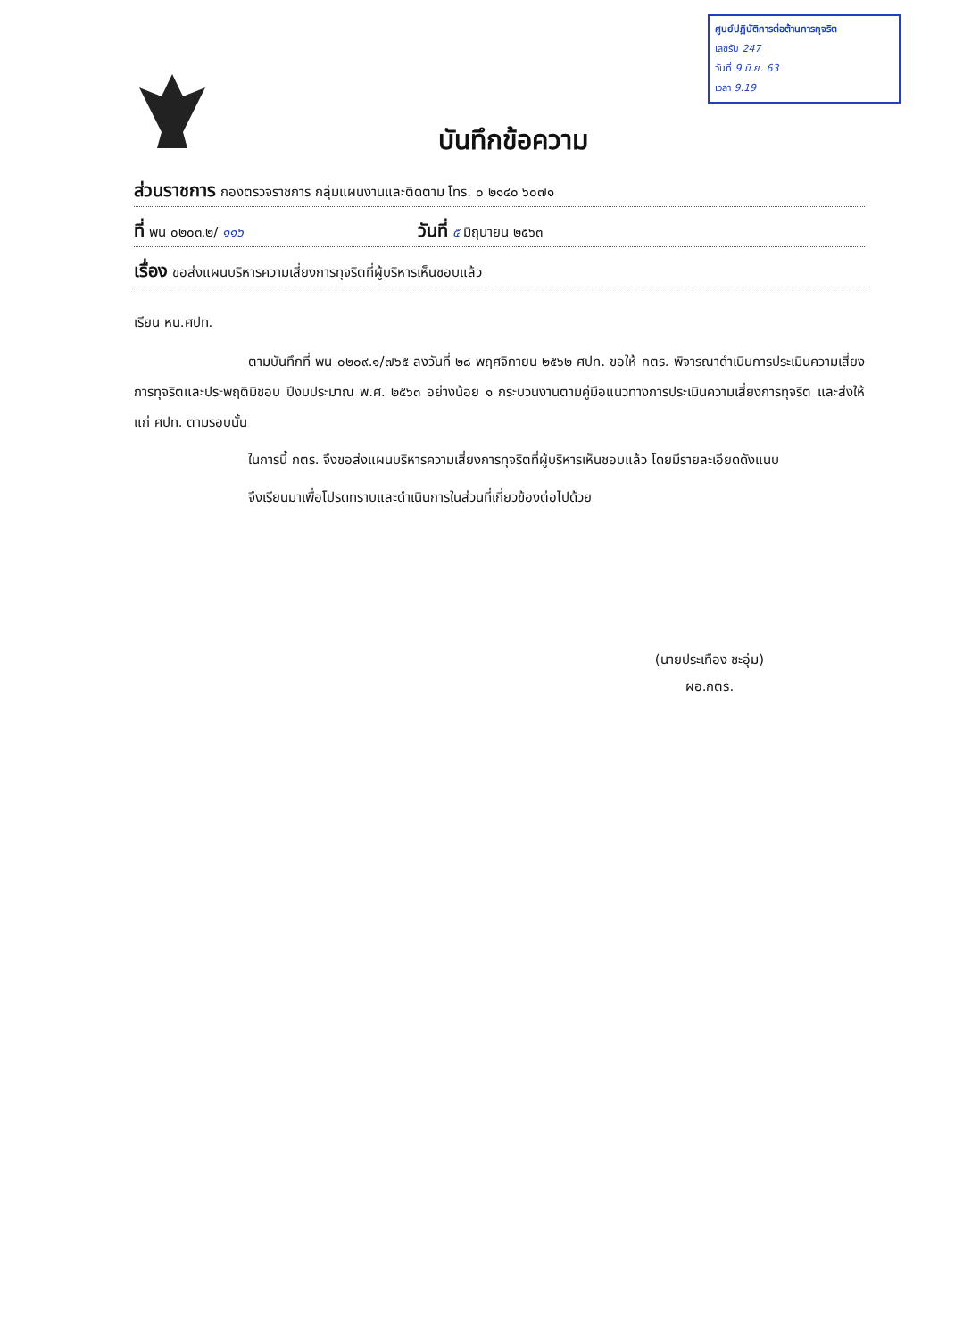ศูนย์ปฏิบัติการต่อต้านการทุจริต
เลขรับ 247
วันที่ 9 มิ.ย. 63
เวลา 9.19
บันทึกข้อความ
ส่วนราชการ กองตรวจราชการ กลุ่มแผนงานและติดตาม โทร. ๐ ๒๑๔๐ ๖๐๗๑
ที่ พน ๐๒๐๓.๒/ ๑๑๖ วันที่ ๕ มิถุนายน ๒๕๖๓
เรื่อง ขอส่งแผนบริหารความเสี่ยงการทุจริตที่ผู้บริหารเห็นชอบแล้ว
เรียน หน.ศปท.
ตามบันทึกที่ พน ๐๒๐๙.๑/๗๖๕ ลงวันที่ ๒๘ พฤศจิกายน ๒๕๖๒ ศปท. ขอให้ กตร. พิจารณาดำเนินการประเมินความเสี่ยงการทุจริตและประพฤติมิชอบ ปีงบประมาณ พ.ศ. ๒๕๖๓ อย่างน้อย ๑ กระบวนงานตามคู่มือแนวทางการประเมินความเสี่ยงการทุจริต และส่งให้แก่ ศปท. ตามรอบนั้น
ในการนี้ กตร. จึงขอส่งแผนบริหารความเสี่ยงการทุจริตที่ผู้บริหารเห็นชอบแล้ว โดยมีรายละเอียดดังแนบ
จึงเรียนมาเพื่อโปรดทราบและดำเนินการในส่วนที่เกี่ยวข้องต่อไปด้วย
(นายประเทือง ชะอุ่ม)
ผอ.กตร.